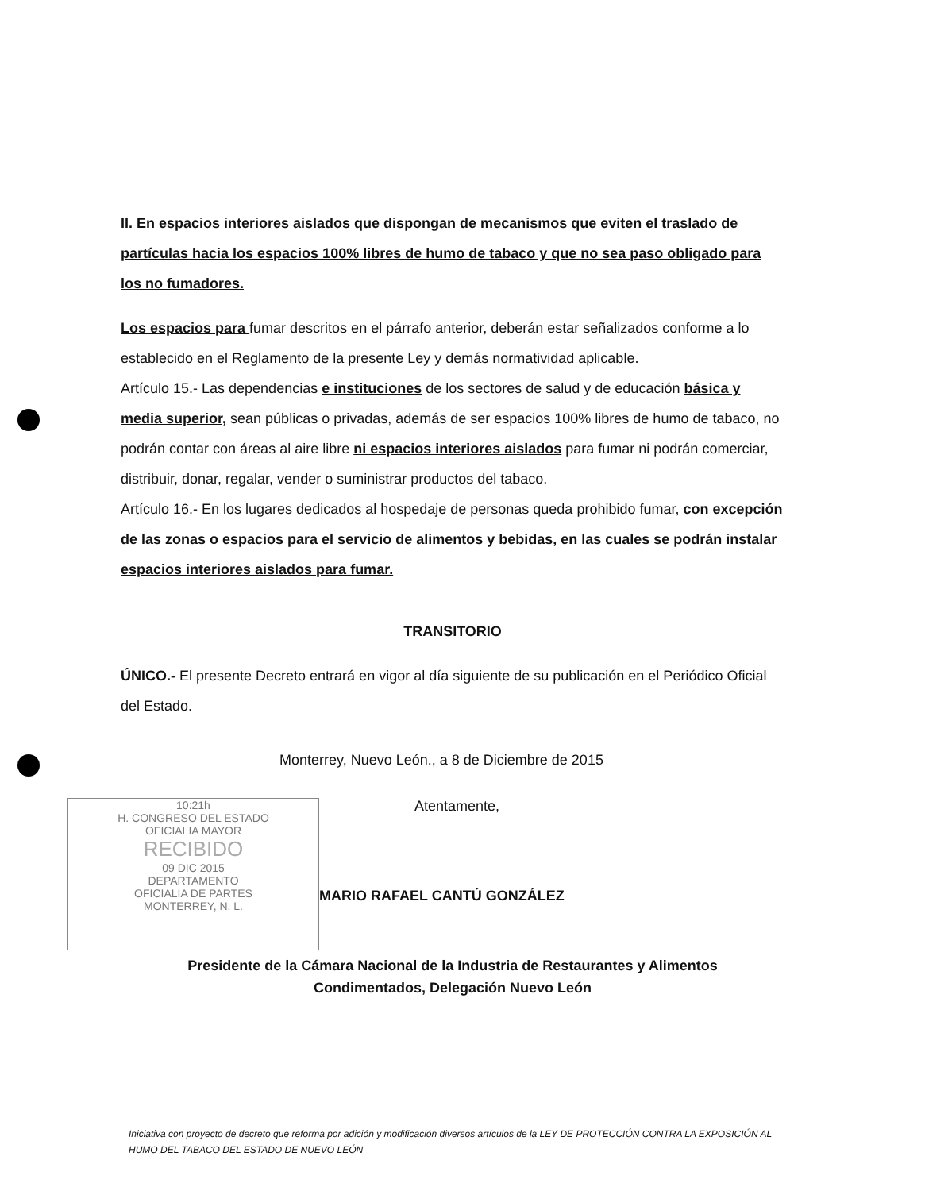II. En espacios interiores aislados que dispongan de mecanismos que eviten el traslado de partículas hacia los espacios 100% libres de humo de tabaco y que no sea paso obligado para los no fumadores.
Los espacios para fumar descritos en el párrafo anterior, deberán estar señalizados conforme a lo establecido en el Reglamento de la presente Ley y demás normatividad aplicable.
Artículo 15.- Las dependencias e instituciones de los sectores de salud y de educación básica y media superior, sean públicas o privadas, además de ser espacios 100% libres de humo de tabaco, no podrán contar con áreas al aire libre ni espacios interiores aislados para fumar ni podrán comerciar, distribuir, donar, regalar, vender o suministrar productos del tabaco.
Artículo 16.- En los lugares dedicados al hospedaje de personas queda prohibido fumar, con excepción de las zonas o espacios para el servicio de alimentos y bebidas, en las cuales se podrán instalar espacios interiores aislados para fumar.
TRANSITORIO
ÚNICO.- El presente Decreto entrará en vigor al día siguiente de su publicación en el Periódico Oficial del Estado.
Monterrey, Nuevo León., a 8 de Diciembre de 2015
Atentamente,
MARIO RAFAEL CANTÚ GONZÁLEZ
Presidente de la Cámara Nacional de la Industria de Restaurantes y Alimentos
Condimentados, Delegación Nuevo León
10:21h
H. CONGRESO DEL ESTADO
OFICIALIA MAYOR
RECIBIDO
09 DIC 2015
DEPARTAMENTO
OFICIALIA DE PARTES
MONTERREY, N. L.
Iniciativa con proyecto de decreto que reforma por adición y modificación diversos artículos de la LEY DE PROTECCIÓN CONTRA LA EXPOSICIÓN AL HUMO DEL TABACO DEL ESTADO DE NUEVO LEÓN